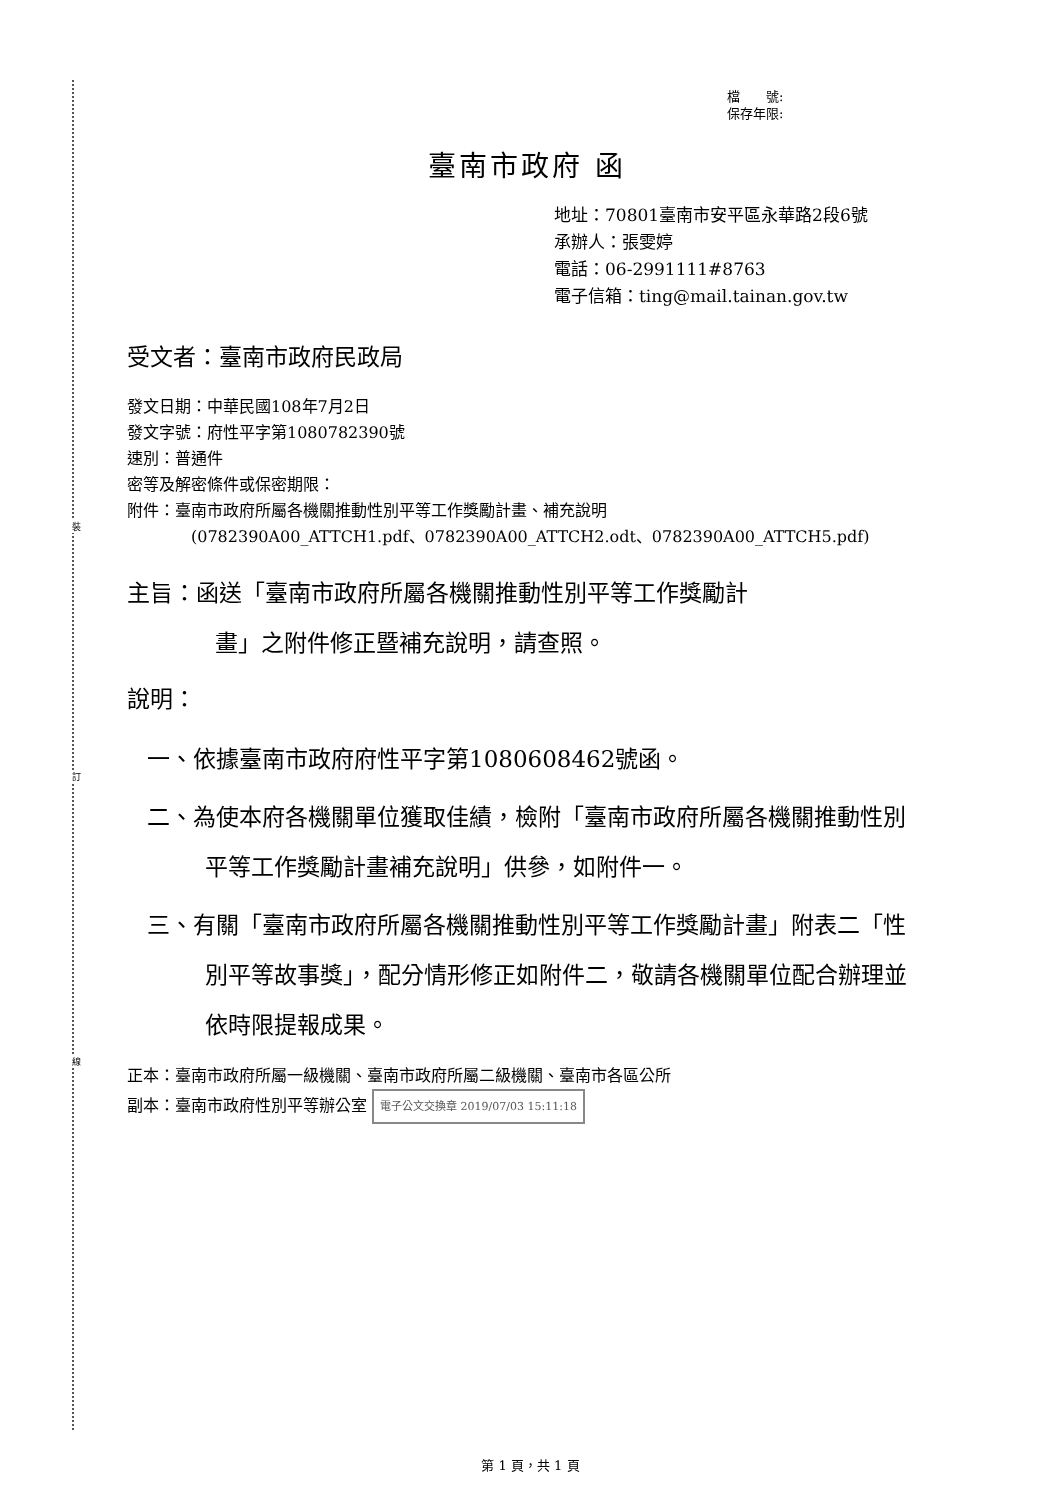裝
訂
線
檔　　號:
保存年限:
臺南市政府 函
地址：70801臺南市安平區永華路2段6號
承辦人：張雯婷
電話：06-2991111#8763
電子信箱：ting@mail.tainan.gov.tw
受文者：臺南市政府民政局
發文日期：中華民國108年7月2日
發文字號：府性平字第1080782390號
速別：普通件
密等及解密條件或保密期限：
附件：臺南市政府所屬各機關推動性別平等工作獎勵計畫、補充說明
(0782390A00_ATTCH1.pdf、0782390A00_ATTCH2.odt、0782390A00_ATTCH5.pdf)
主旨：函送「臺南市政府所屬各機關推動性別平等工作獎勵計
畫」之附件修正暨補充說明，請查照。
說明：
一、依據臺南市政府府性平字第1080608462號函。
二、為使本府各機關單位獲取佳績，檢附「臺南市政府所屬各機關推動性別平等工作獎勵計畫補充說明」供參，如附件一。
三、有關「臺南市政府所屬各機關推動性別平等工作獎勵計畫」附表二「性別平等故事獎」，配分情形修正如附件二，敬請各機關單位配合辦理並依時限提報成果。
正本：臺南市政府所屬一級機關、臺南市政府所屬二級機關、臺南市各區公所
副本：臺南市政府性別平等辦公室 電子公文交換章 2019/07/03 15:11:18
第 1 頁，共 1 頁